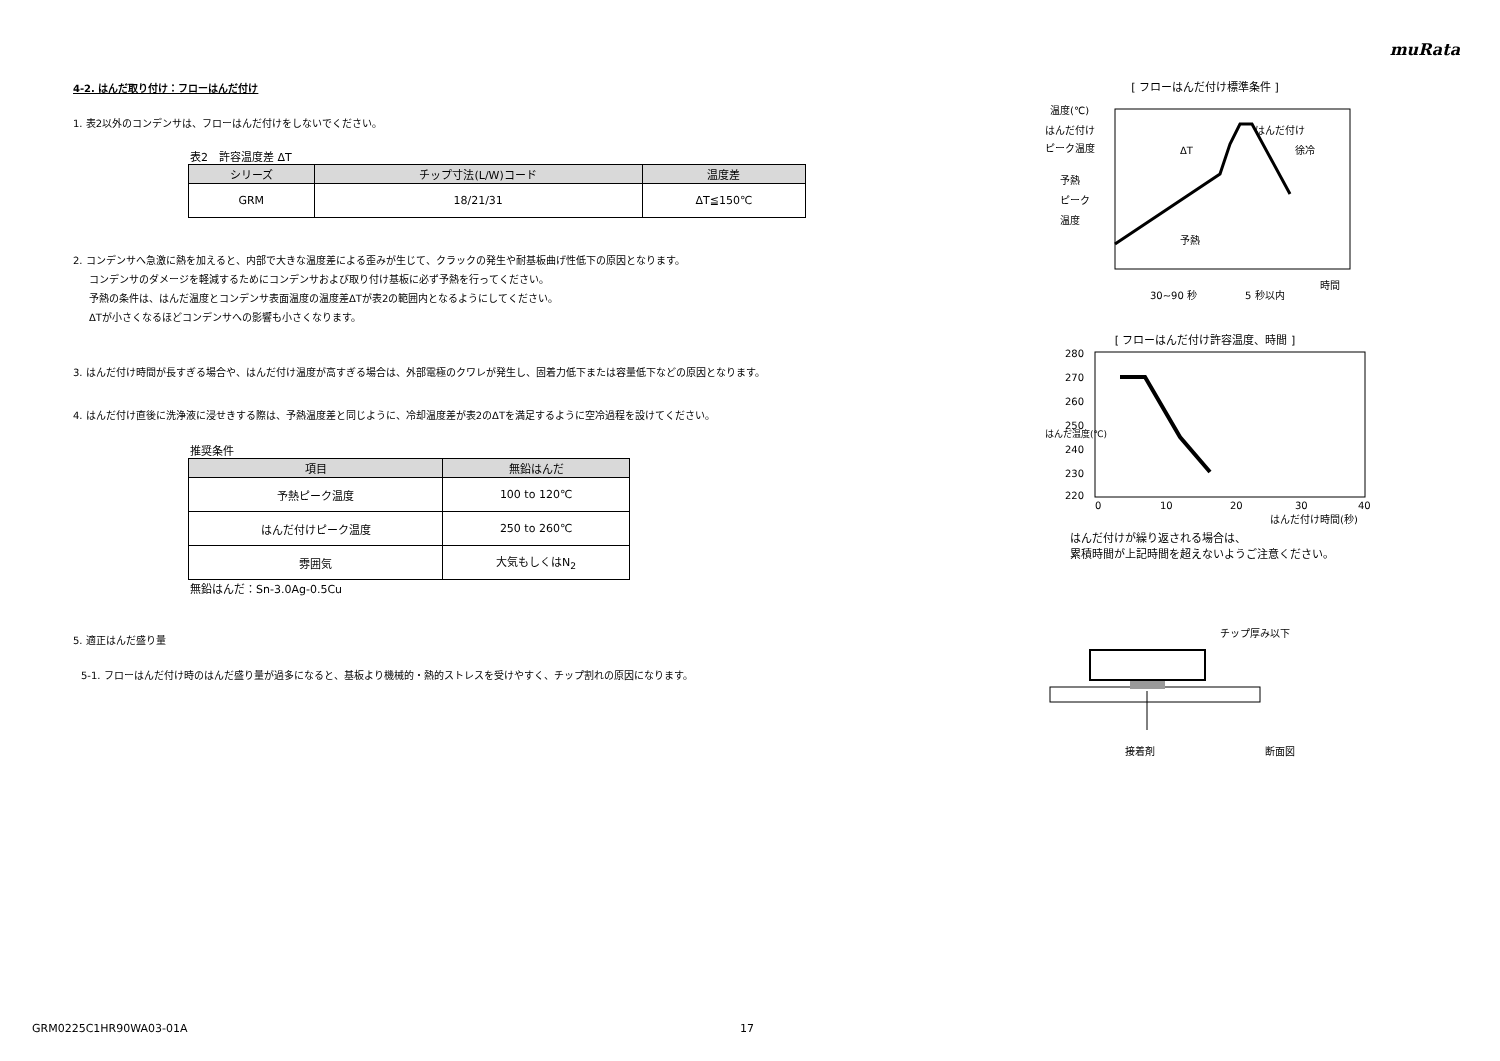muRata
4-2. はんだ取り付け：フローはんだ付け
1. 表2以外のコンデンサは、フローはんだ付けをしないでください。
表2　許容温度差 ΔT
| シリーズ | チップ寸法(L/W)コード | 温度差 |
| --- | --- | --- |
| GRM | 18/21/31 | ΔT≦150℃ |
2. コンデンサへ急激に熱を加えると、内部で大きな温度差による歪みが生じて、クラックの発生や耐基板曲げ性低下の原因となります。
コンデンサのダメージを軽減するためにコンデンサおよび取り付け基板に必ず予熱を行ってください。
予熱の条件は、はんだ温度とコンデンサ表面温度の温度差ΔTが表2の範囲内となるようにしてください。
ΔTが小さくなるほどコンデンサへの影響も小さくなります。
3. はんだ付け時間が長すぎる場合や、はんだ付け温度が高すぎる場合は、外部電極のクワレが発生し、固着力低下または容量低下などの原因となります。
4. はんだ付け直後に洗浄液に浸せきする際は、予熱温度差と同じように、冷却温度差が表2のΔTを満足するように空冷過程を設けてください。
推奨条件
| 項目 | 無鉛はんだ |
| --- | --- |
| 予熱ピーク温度 | 100 to 120℃ |
| はんだ付けピーク温度 | 250 to 260℃ |
| 雰囲気 | 大気もしくはN<sub>2</sub> |
無鉛はんだ：Sn-3.0Ag-0.5Cu
5. 適正はんだ盛り量
5-1. フローはんだ付け時のはんだ盛り量が過多になると、基板より機械的・熱的ストレスを受けやすく、チップ割れの原因になります。
[ フローはんだ付け標準条件 ]
温度(℃)
はんだ付け
ピーク温度
予熱
ピーク
温度
ΔT
はんだ付け
徐冷
予熱
時間
30~90 秒
5 秒以内
[ フローはんだ付け許容温度、時間 ]
280
270
260
250
240
230
220
はんだ温度(℃)
0
10
20
30
40
はんだ付け時間(秒)
はんだ付けが繰り返される場合は、
累積時間が上記時間を超えないようご注意ください。
チップ厚み以下
接着剤
断面図
GRM0225C1HR90WA03-01A 17